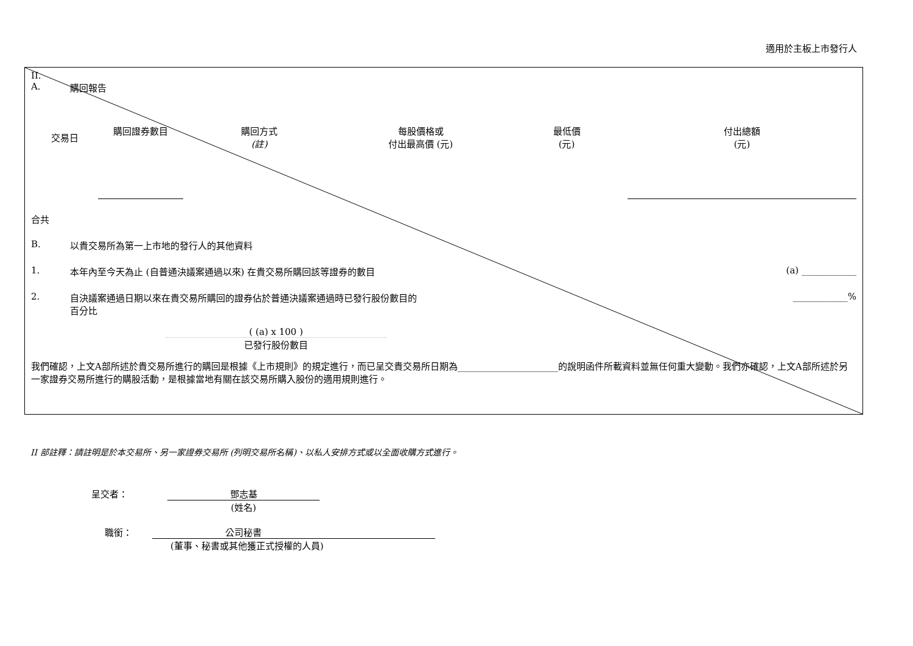適用於主板上市發行人
II.
A. 購回報告
| 交易日 | 購回證券數目 | 購回方式 (註) | 每股價格或 付出最高價 (元) | 最低價 (元) | 付出總額 (元) |
| --- | --- | --- | --- | --- | --- |
合共
B. 以貴交易所為第一上市地的發行人的其他資料
1. 本年內至今天為止 (自普通決議案通過以來) 在貴交易所購回該等證券的數目 (a) ____________
2. 自決議案通過日期以來在貴交易所購回的證券佔於普通決議案通過時已發行股份數目的
百分比 ____________%
( (a) x 100 )
已發行股份數目
我們確認，上文A部所述於貴交易所進行的購回是根據《上市規則》的規定進行，而已呈交貴交易所日期為______________________的說明函件所載資料並無任何重大變動。我們亦確認，上文A部所述於另一家證券交易所進行的購股活動，是根據當地有關在該交易所購入股份的適用規則進行。
II 部註釋：請註明是於本交易所、另一家證券交易所 (列明交易所名稱)、以私人安排方式或以全面收購方式進行。
呈交者： 鄧志基
(姓名)
職銜： 公司秘書
(董事、秘書或其他獲正式授權的人員)